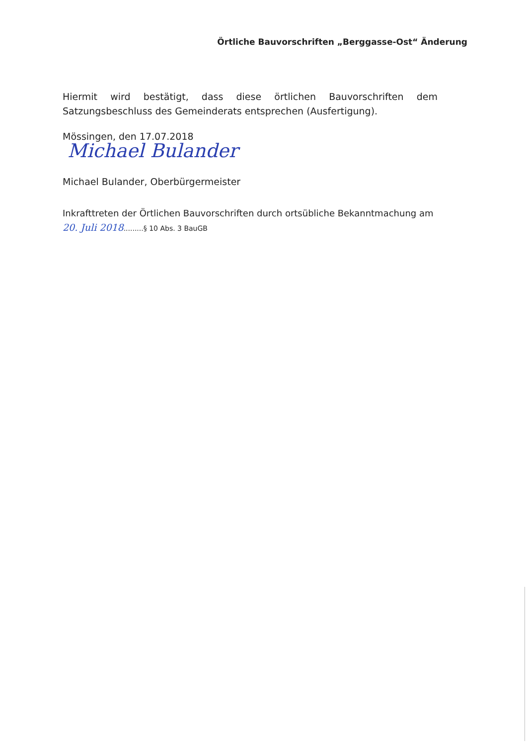Örtliche Bauvorschriften „Berggasse-Ost“ Änderung
Hiermit wird bestätigt, dass diese örtlichen Bauvorschriften dem Satzungsbeschluss des Gemeinderats entsprechen (Ausfertigung).
Mössingen, den 17.07.2018
Michael Bulander
Michael Bulander, Oberbürgermeister
Inkrafttreten der Örtlichen Bauvorschriften durch ortsübliche Bekanntmachung am
20. Juli 2018.........§ 10 Abs. 3 BauGB